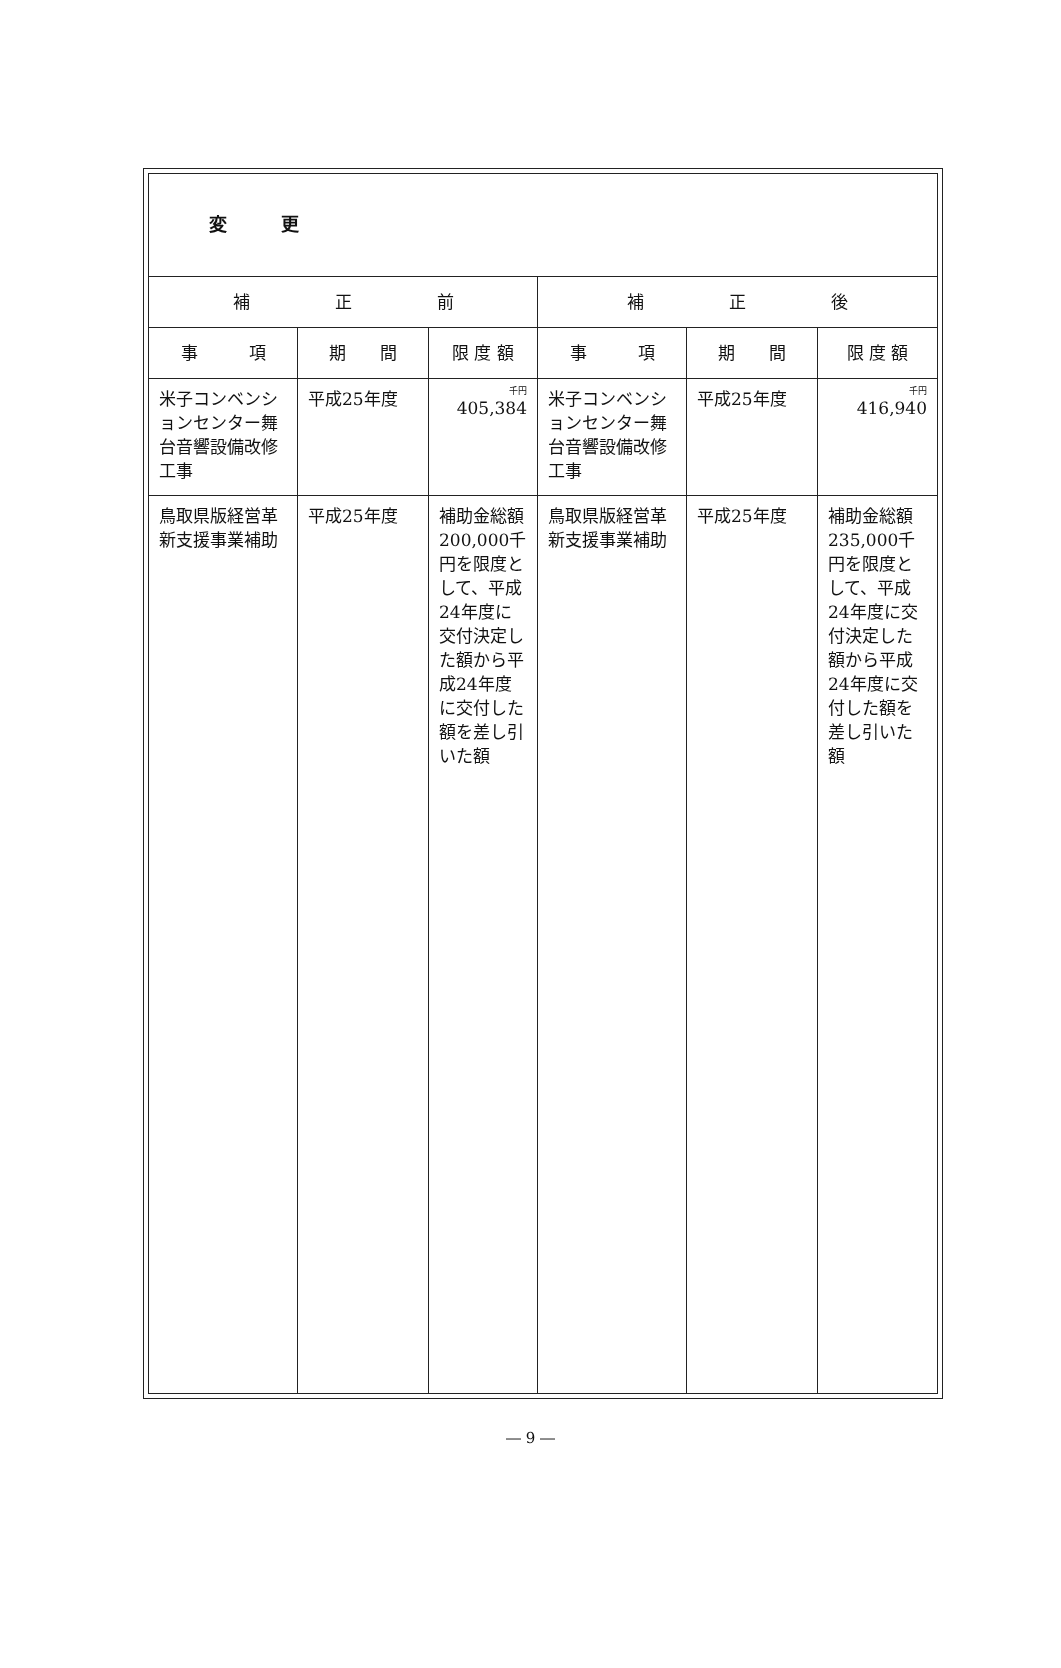| 変 更 | | | | | |
| 補 正 前 | | | 補 正 後 | | |
| 事 項 | 期 間 | 限 度 額 | 事 項 | 期 間 | 限 度 額 |
| 米子コンベンションセンター舞台音響設備改修工事 | 平成25年度 | 千円 405,384 | 米子コンベンションセンター舞台音響設備改修工事 | 平成25年度 | 千円 416,940 |
| 鳥取県版経営革新支援事業補助 | 平成25年度 | 補助金総額200,000千円を限度として、平成24年度に交付決定した額から平成24年度に交付した額を差し引いた額 | 鳥取県版経営革新支援事業補助 | 平成25年度 | 補助金総額235,000千円を限度として、平成24年度に交付決定した額から平成24年度に交付した額を差し引いた額 |
― 9 ―